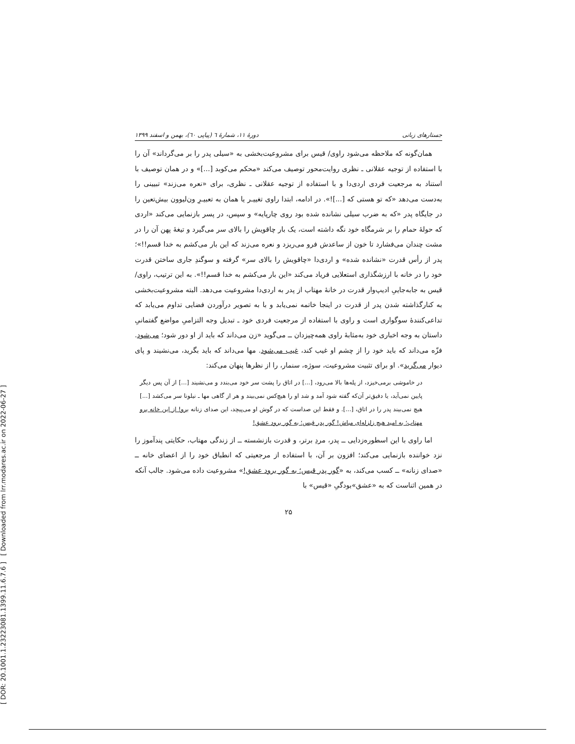[ DOR: 20.1001.1.23223081.1399.11.6.7.6 ] [ Downloaded from lrr.modares.ac.ir on 2022-06-27 ]
جستارهای زبانی دورهٔ ۱۱، شمارهٔ ٦ (پیاپی ٦٠)، بهمن و اسفند ۱۳۹۹
همان‌گونه که ملاحظه می‌شود راوی/ قیس برای مشروعیت‌بخشی به «سیلی پدر را بر می‌گرداند» آن را با استفاده از توجیه عقلانی ـ نظری روایت‌محور توصیف می‌کند «محکم می‌کوبد [...]» و در همان توصیف با استناد به مرجعیت فردی اردی‌دا و با استفاده از توجیه عقلانی ـ نظری، برای «نعره می‌زند» تبیینی را به‌دست می‌دهد «که تو هستی که [...]!». در ادامه، ابتدا راوی تغییـر یا همان به تعبیـرِ ون‌لیوون بیش‌تعین را در جایگاه پدر «که به ضرب سیلی نشانده شده بود روی چارپایه» و سپس، در پسر بازنمایی می‌کند «اردی که حولهٔ حمام را بر شرمگاه خود نگه داشته است، یک بار چاقویش را بالای سر می‌گیرد و تیغهٔ پهن آن را در مشت چندان می‌فشارد تا خون از ساعدش فرو می‌ریزد و نعره می‌زند که این بار می‌کشم به خدا قسم!!»؛ پدر از رأس قدرت «نشانده شده» و اردی‌دا «چاقویش را بالای سر» گرفته و سوگندِ جاری ساختن قدرت خود را در خانه با ارزشگذاری استعلایی فریاد می‌کند «این بار می‌کشم به خدا قسم!!». به این ترتیب، راوی/ قیس به جابه‌جاییِ ادیپ‌وار قدرت در خانهٔ مهتاب از پدر به اردی‌دا مشروعیت می‌دهد. البته مشروعیت‌بخشی به کنارگذاشته شدن پدر از قدرت در اینجا خاتمه نمی‌یابد و با به تصویر درآوردن فضایی تداوم می‌یابد که تداعی‌کنندهٔ سوگواری است و راوی با استفاده از مرجعیت فردی خود ـ تبدیل وجه التزامیِ مواضع گفتمانیِ داستان به وجه اخباری خود به‌مثابهٔ راوی همه‌چیزدان ــ می‌گوید «زن می‌داند که باید از او دور شود؛ می‌شود. فزّه می‌داند که باید خود را از چشم او غیب کند، غیب می‌شود. مها می‌داند که باید بگرید، می‌نشیند و پای دیوار می‌گرید». او برای تثبیت مشروعیت، سوژه، سنمار، را از نظرها پنهان می‌کند:
در خاموشی برمی‌خیزد، از پله‌ها بالا می‌رود، [...] در اتاق را پشت سر خود می‌بندد و می‌نشیند [...] از آن پس دیگر پایین نمی‌آید، یا دقیق‌تر آن‌که گفته شود آمد و شد او را هیچ‌کس نمی‌بیند و هر از گاهی مها ـ نیلونا سر می‌کشد [...] هیچ نمی‌بیند پدر را در اتاق، [...]. و فقط این صداست که در گوش او می‌پیچد، این صدای زنانه برو! از این خانه برو مهتاب؛ به امید هیچ زلزله‌ای مباش! گور پدر قیس؛ به گور برود عشق!
اما راوی با این اسطوره‌زدایی ــ پدر، مردِ برتر، و قدرت بازنشسته ــ از زندگی مهتاب، حکایتی پندآموز را نزد خواننده بازنمایی می‌کند؛ افزون بر آن، با استفاده از مرجعیتی که انطباق خود را از اعضای خانه ــ «صدای زنانه» ــ کسب می‌کند، به «گور پدر قیس؛ به گور برود عشق!» مشروعیت داده می‌شود. جالب آنکه در همین اثناست که به «عشق»بودگیِ «قیس» با
۲۵